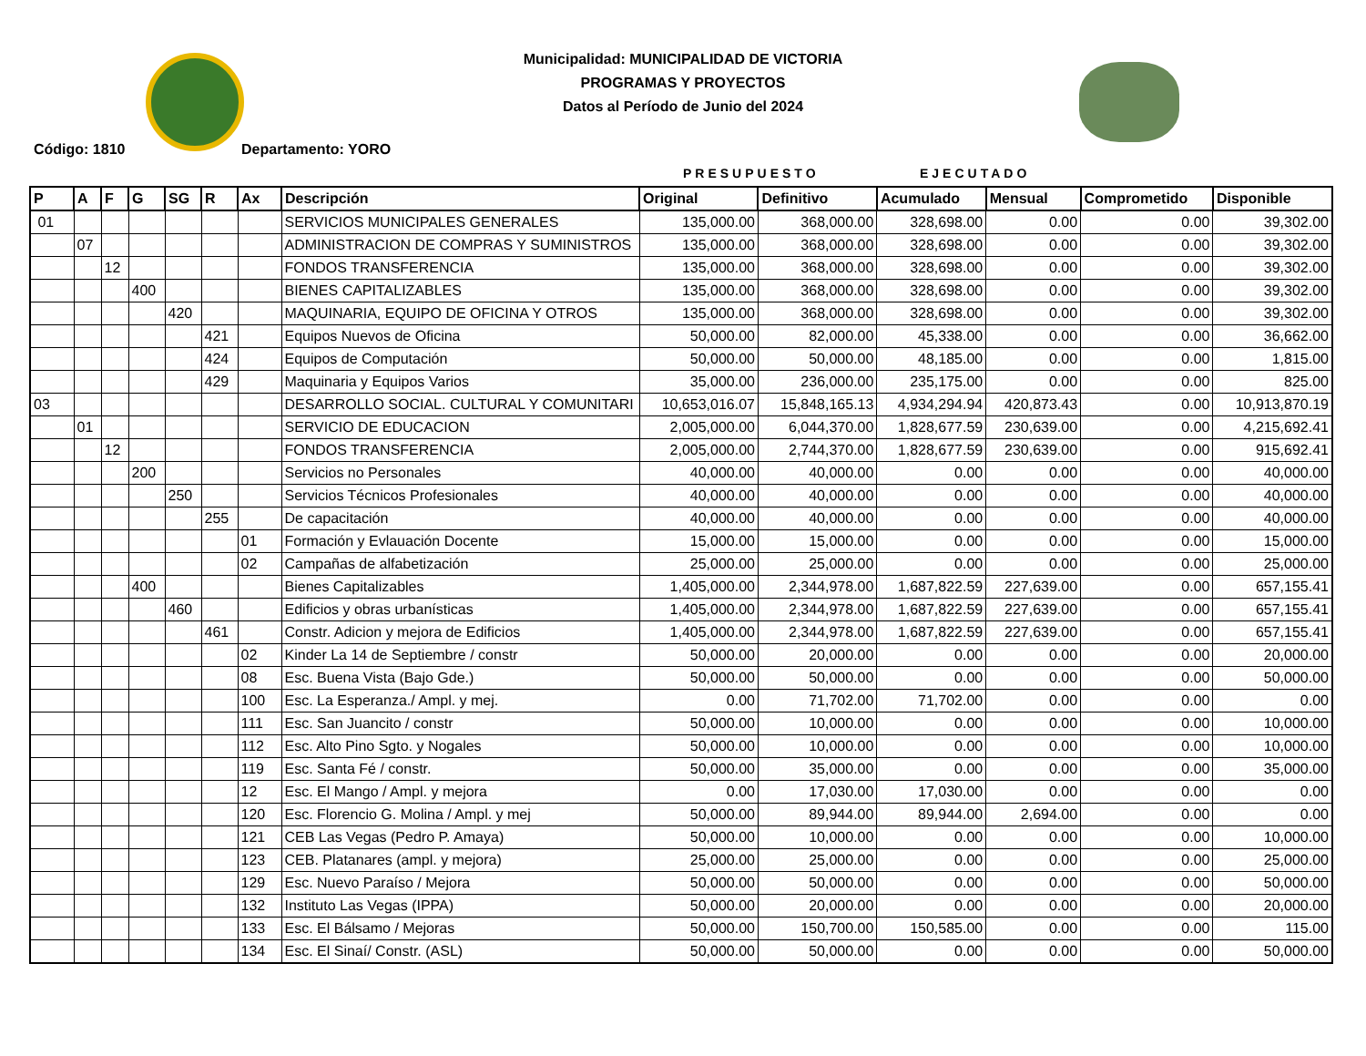Municipalidad: MUNICIPALIDAD DE VICTORIA
PROGRAMAS Y PROYECTOS
Datos al Período de Junio del 2024
Código: 1810 Departamento: YORO
PRESUPUESTO EJECUTADO
| P | A | F | G | SG | R | Ax | Descripción | Original | Definitivo | Acumulado | Mensual | Comprometido | Disponible |
| --- | --- | --- | --- | --- | --- | --- | --- | --- | --- | --- | --- | --- | --- |
| 01 | | | | | | | SERVICIOS MUNICIPALES GENERALES | 135,000.00 | 368,000.00 | 328,698.00 | 0.00 | 0.00 | 39,302.00 |
| | 07 | | | | | | ADMINISTRACION DE COMPRAS Y SUMINISTROS | 135,000.00 | 368,000.00 | 328,698.00 | 0.00 | 0.00 | 39,302.00 |
| | | 12 | | | | | FONDOS TRANSFERENCIA | 135,000.00 | 368,000.00 | 328,698.00 | 0.00 | 0.00 | 39,302.00 |
| | | | 400 | | | | BIENES CAPITALIZABLES | 135,000.00 | 368,000.00 | 328,698.00 | 0.00 | 0.00 | 39,302.00 |
| | | | | 420 | | | MAQUINARIA, EQUIPO DE OFICINA Y OTROS | 135,000.00 | 368,000.00 | 328,698.00 | 0.00 | 0.00 | 39,302.00 |
| | | | | | 421 | | Equipos Nuevos de Oficina | 50,000.00 | 82,000.00 | 45,338.00 | 0.00 | 0.00 | 36,662.00 |
| | | | | | 424 | | Equipos de Computación | 50,000.00 | 50,000.00 | 48,185.00 | 0.00 | 0.00 | 1,815.00 |
| | | | | | 429 | | Maquinaria y Equipos Varios | 35,000.00 | 236,000.00 | 235,175.00 | 0.00 | 0.00 | 825.00 |
| 03 | | | | | | | DESARROLLO SOCIAL. CULTURAL Y COMUNITARI | 10,653,016.07 | 15,848,165.13 | 4,934,294.94 | 420,873.43 | 0.00 | 10,913,870.19 |
| | 01 | | | | | | SERVICIO DE EDUCACION | 2,005,000.00 | 6,044,370.00 | 1,828,677.59 | 230,639.00 | 0.00 | 4,215,692.41 |
| | | 12 | | | | | FONDOS TRANSFERENCIA | 2,005,000.00 | 2,744,370.00 | 1,828,677.59 | 230,639.00 | 0.00 | 915,692.41 |
| | | | 200 | | | | Servicios no Personales | 40,000.00 | 40,000.00 | 0.00 | 0.00 | 0.00 | 40,000.00 |
| | | | | 250 | | | Servicios Técnicos Profesionales | 40,000.00 | 40,000.00 | 0.00 | 0.00 | 0.00 | 40,000.00 |
| | | | | | 255 | | De capacitación | 40,000.00 | 40,000.00 | 0.00 | 0.00 | 0.00 | 40,000.00 |
| | | | | | | 01 | Formación y Evlauación Docente | 15,000.00 | 15,000.00 | 0.00 | 0.00 | 0.00 | 15,000.00 |
| | | | | | | 02 | Campañas de alfabetización | 25,000.00 | 25,000.00 | 0.00 | 0.00 | 0.00 | 25,000.00 |
| | | | 400 | | | | Bienes Capitalizables | 1,405,000.00 | 2,344,978.00 | 1,687,822.59 | 227,639.00 | 0.00 | 657,155.41 |
| | | | | 460 | | | Edificios y obras urbanísticas | 1,405,000.00 | 2,344,978.00 | 1,687,822.59 | 227,639.00 | 0.00 | 657,155.41 |
| | | | | | 461 | | Constr. Adicion y mejora de Edificios | 1,405,000.00 | 2,344,978.00 | 1,687,822.59 | 227,639.00 | 0.00 | 657,155.41 |
| | | | | | | 02 | Kinder La 14 de Septiembre / constr | 50,000.00 | 20,000.00 | 0.00 | 0.00 | 0.00 | 20,000.00 |
| | | | | | | 08 | Esc. Buena Vista (Bajo Gde.) | 50,000.00 | 50,000.00 | 0.00 | 0.00 | 0.00 | 50,000.00 |
| | | | | | | 100 | Esc. La Esperanza./ Ampl. y mej. | 0.00 | 71,702.00 | 71,702.00 | 0.00 | 0.00 | 0.00 |
| | | | | | | 111 | Esc. San Juancito / constr | 50,000.00 | 10,000.00 | 0.00 | 0.00 | 0.00 | 10,000.00 |
| | | | | | | 112 | Esc. Alto Pino Sgto. y Nogales | 50,000.00 | 10,000.00 | 0.00 | 0.00 | 0.00 | 10,000.00 |
| | | | | | | 119 | Esc. Santa Fé / constr. | 50,000.00 | 35,000.00 | 0.00 | 0.00 | 0.00 | 35,000.00 |
| | | | | | | 12 | Esc. El Mango / Ampl. y mejora | 0.00 | 17,030.00 | 17,030.00 | 0.00 | 0.00 | 0.00 |
| | | | | | | 120 | Esc. Florencio G. Molina / Ampl. y mej | 50,000.00 | 89,944.00 | 89,944.00 | 2,694.00 | 0.00 | 0.00 |
| | | | | | | 121 | CEB Las Vegas (Pedro P. Amaya) | 50,000.00 | 10,000.00 | 0.00 | 0.00 | 0.00 | 10,000.00 |
| | | | | | | 123 | CEB. Platanares (ampl. y mejora) | 25,000.00 | 25,000.00 | 0.00 | 0.00 | 0.00 | 25,000.00 |
| | | | | | | 129 | Esc. Nuevo Paraíso / Mejora | 50,000.00 | 50,000.00 | 0.00 | 0.00 | 0.00 | 50,000.00 |
| | | | | | | 132 | Instituto Las Vegas (IPPA) | 50,000.00 | 20,000.00 | 0.00 | 0.00 | 0.00 | 20,000.00 |
| | | | | | | 133 | Esc. El Bálsamo / Mejoras | 50,000.00 | 150,700.00 | 150,585.00 | 0.00 | 0.00 | 115.00 |
| | | | | | | 134 | Esc. El Sinaí/ Constr. (ASL) | 50,000.00 | 50,000.00 | 0.00 | 0.00 | 0.00 | 50,000.00 |